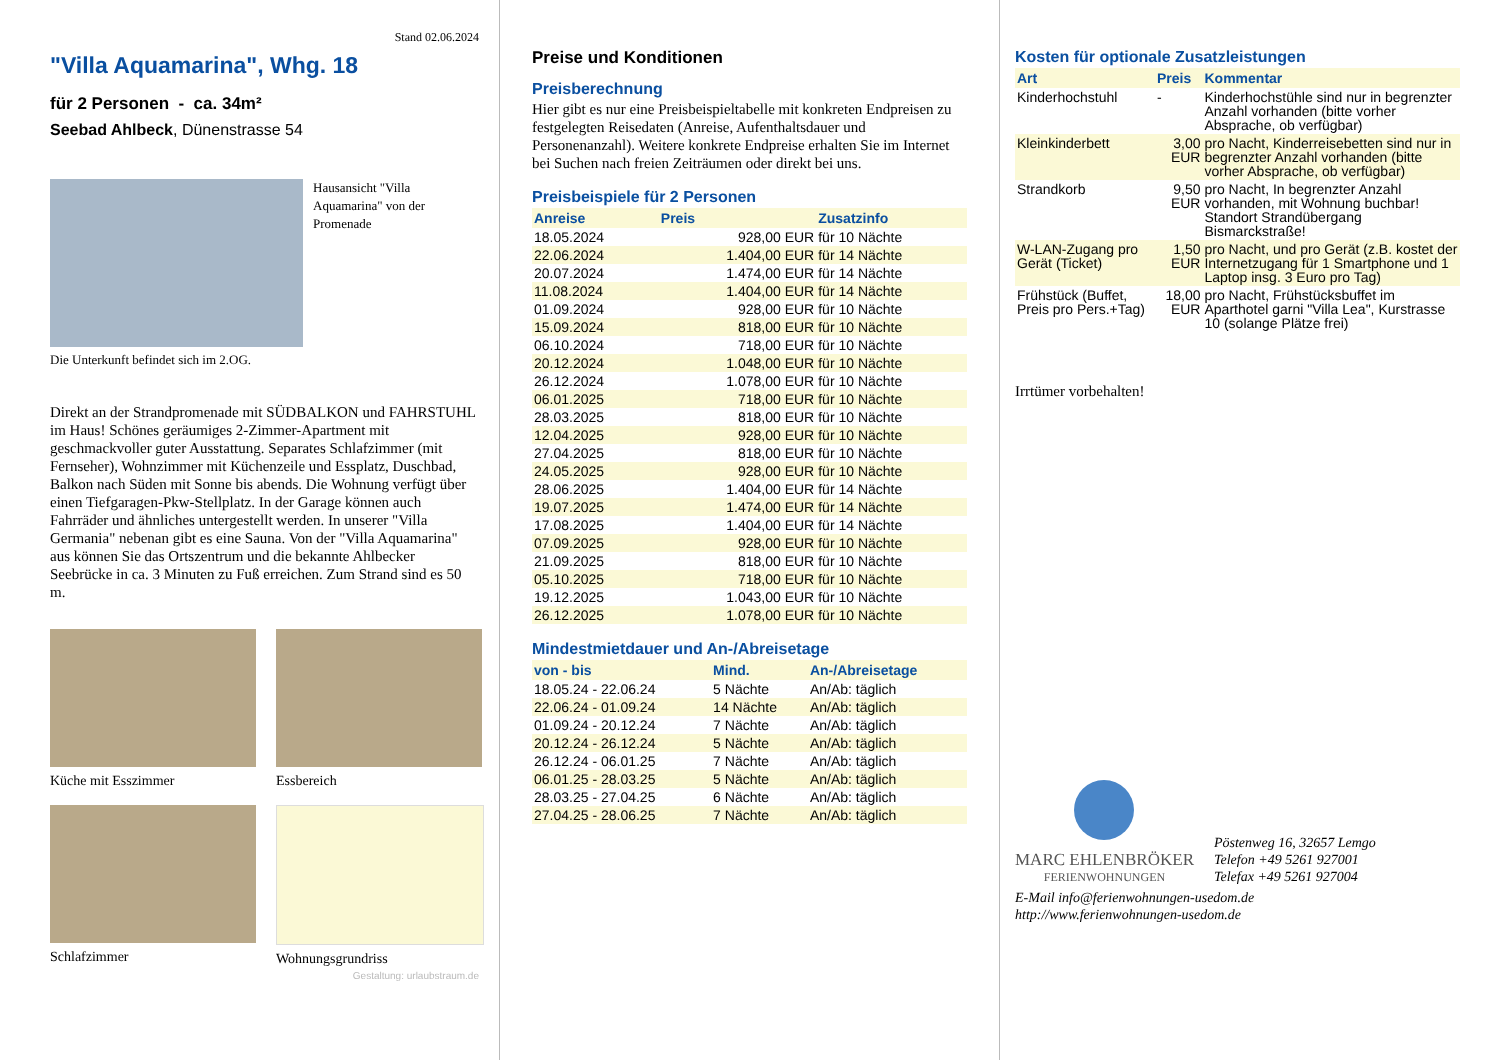Stand 02.06.2024
"Villa Aquamarina", Whg. 18
für 2 Personen - ca. 34m²
Seebad Ahlbeck, Dünenstrasse 54
Hausansicht "Villa Aquamarina" von der Promenade
Die Unterkunft befindet sich im 2.OG.
Direkt an der Strandpromenade mit SÜDBALKON und FAHRSTUHL im Haus! Schönes geräumiges 2-Zimmer-Apartment mit geschmackvoller guter Ausstattung. Separates Schlafzimmer (mit Fernseher), Wohnzimmer mit Küchenzeile und Essplatz, Duschbad, Balkon nach Süden mit Sonne bis abends. Die Wohnung verfügt über einen Tiefgaragen-Pkw-Stellplatz. In der Garage können auch Fahrräder und ähnliches untergestellt werden. In unserer "Villa Germania" nebenan gibt es eine Sauna. Von der "Villa Aquamarina" aus können Sie das Ortszentrum und die bekannte Ahlbecker Seebrücke in ca. 3 Minuten zu Fuß erreichen. Zum Strand sind es 50 m.
Küche mit Esszimmer Essbereich
Schlafzimmer Wohnungsgrundriss
Gestaltung: urlaubstraum.de
Preise und Konditionen
Preisberechnung
Hier gibt es nur eine Preisbeispieltabelle mit konkreten Endpreisen zu festgelegten Reisedaten (Anreise, Aufenthaltsdauer und Personenanzahl). Weitere konkrete Endpreise erhalten Sie im Internet bei Suchen nach freien Zeiträumen oder direkt bei uns.
Preisbeispiele für 2 Personen
| Anreise | Preis | Zusatzinfo |
| --- | --- | --- |
| 18.05.2024 | 928,00 EUR | für 10 Nächte |
| 22.06.2024 | 1.404,00 EUR | für 14 Nächte |
| 20.07.2024 | 1.474,00 EUR | für 14 Nächte |
| 11.08.2024 | 1.404,00 EUR | für 14 Nächte |
| 01.09.2024 | 928,00 EUR | für 10 Nächte |
| 15.09.2024 | 818,00 EUR | für 10 Nächte |
| 06.10.2024 | 718,00 EUR | für 10 Nächte |
| 20.12.2024 | 1.048,00 EUR | für 10 Nächte |
| 26.12.2024 | 1.078,00 EUR | für 10 Nächte |
| 06.01.2025 | 718,00 EUR | für 10 Nächte |
| 28.03.2025 | 818,00 EUR | für 10 Nächte |
| 12.04.2025 | 928,00 EUR | für 10 Nächte |
| 27.04.2025 | 818,00 EUR | für 10 Nächte |
| 24.05.2025 | 928,00 EUR | für 10 Nächte |
| 28.06.2025 | 1.404,00 EUR | für 14 Nächte |
| 19.07.2025 | 1.474,00 EUR | für 14 Nächte |
| 17.08.2025 | 1.404,00 EUR | für 14 Nächte |
| 07.09.2025 | 928,00 EUR | für 10 Nächte |
| 21.09.2025 | 818,00 EUR | für 10 Nächte |
| 05.10.2025 | 718,00 EUR | für 10 Nächte |
| 19.12.2025 | 1.043,00 EUR | für 10 Nächte |
| 26.12.2025 | 1.078,00 EUR | für 10 Nächte |
Mindestmietdauer und An-/Abreisetage
| von - bis | Mind. | An-/Abreisetage |
| --- | --- | --- |
| 18.05.24 - 22.06.24 | 5 Nächte | An/Ab: täglich |
| 22.06.24 - 01.09.24 | 14 Nächte | An/Ab: täglich |
| 01.09.24 - 20.12.24 | 7 Nächte | An/Ab: täglich |
| 20.12.24 - 26.12.24 | 5 Nächte | An/Ab: täglich |
| 26.12.24 - 06.01.25 | 7 Nächte | An/Ab: täglich |
| 06.01.25 - 28.03.25 | 5 Nächte | An/Ab: täglich |
| 28.03.25 - 27.04.25 | 6 Nächte | An/Ab: täglich |
| 27.04.25 - 28.06.25 | 7 Nächte | An/Ab: täglich |
Kosten für optionale Zusatzleistungen
| Art | Preis | Kommentar |
| --- | --- | --- |
| Kinderhochstuhl | - | Kinderhochstühle sind nur in begrenzter Anzahl vorhanden (bitte vorher Absprache, ob verfügbar) |
| Kleinkinderbett | 3,00 EUR | pro Nacht, Kinderreisebetten sind nur in begrenzter Anzahl vorhanden (bitte vorher Absprache, ob verfügbar) |
| Strandkorb | 9,50 EUR | pro Nacht, In begrenzter Anzahl vorhanden, mit Wohnung buchbar! Standort Strandübergang Bismarckstraße! |
| W-LAN-Zugang pro Gerät (Ticket) | 1,50 EUR | pro Nacht, und pro Gerät (z.B. kostet der Internetzugang für 1 Smartphone und 1 Laptop insg. 3 Euro pro Tag) |
| Frühstück (Buffet, Preis pro Pers.+Tag) | 18,00 EUR | pro Nacht, Frühstücksbuffet im Aparthotel garni "Villa Lea", Kurstrasse 10 (solange Plätze frei) |
Irrtümer vorbehalten!
MARC EHLENBRÖKER
FERIENWOHNUNGEN
Pöstenweg 16, 32657 Lemgo
Telefon +49 5261 927001
Telefax +49 5261 927004
E-Mail info@ferienwohnungen-usedom.de
http://www.ferienwohnungen-usedom.de